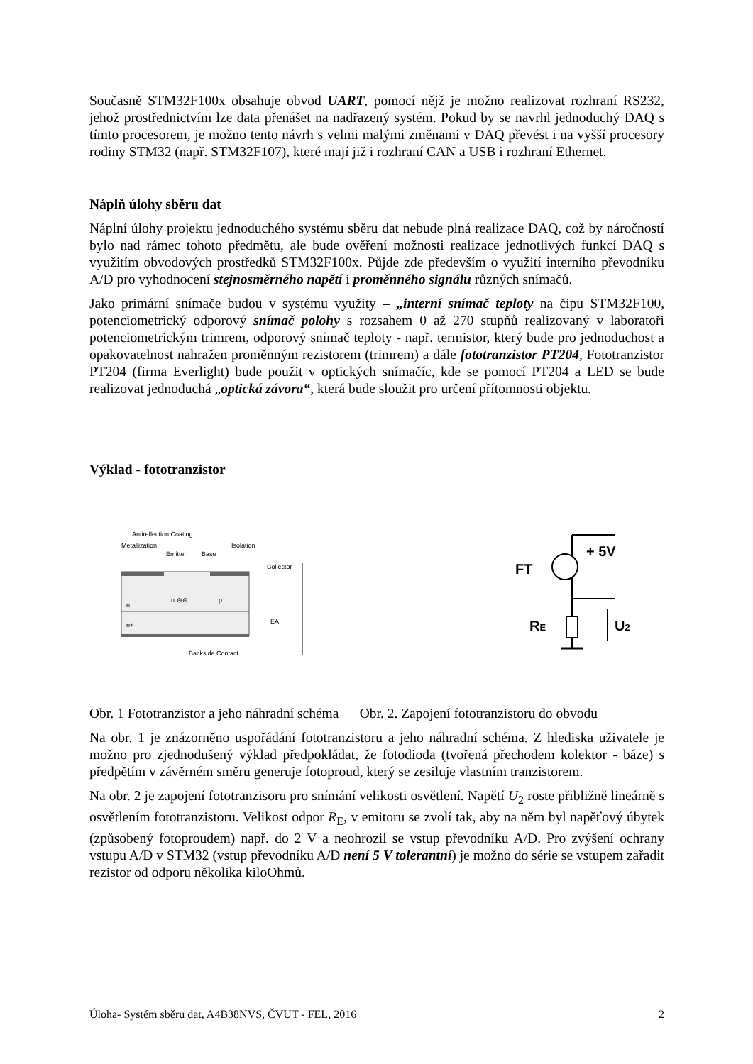Současně STM32F100x obsahuje obvod UART, pomocí nějž je možno realizovat rozhraní RS232, jehož prostřednictvím lze data přenášet na nadřazený systém. Pokud by se navrhl jednoduchý DAQ s tímto procesorem, je možno tento návrh s velmi malými změnami v DAQ převést i na vyšší procesory rodiny STM32 (např. STM32F107), které mají již i rozhraní CAN a USB i rozhraní Ethernet.
Náplň úlohy sběru dat
Náplní úlohy projektu jednoduchého systému sběru dat nebude plná realizace DAQ, což by náročností bylo nad rámec tohoto předmětu, ale bude ověření možnosti realizace jednotlivých funkcí DAQ s využitím obvodových prostředků STM32F100x. Půjde zde především o využití interního převodníku A/D pro vyhodnocení stejnosměrného napětí i proměnného signálu různých snímačů.
Jako primární snímače budou v systému využity – „interní snímač teploty na čipu STM32F100, potenciometrický odporový snímač polohy s rozsahem 0 až 270 stupňů realizovaný v laboratoři potenciometrickým trimrem, odporový snímač teploty - např. termistor, který bude pro jednoduchost a opakovatelnost nahražen proměnným rezistorem (trimrem) a dále fototranzistor PT204, Fototranzistor PT204 (firma Everlight) bude použit v optických snímačíc, kde se pomocí PT204 a LED se bude realizovat jednoduchá „optická závora“, která bude sloužit pro určení přítomnosti objektu.
Výklad - fototranzistor
Antireflection Coating
Metallization
Isolation
Emitter
Base
Collector
n ⊖⊕
p
n
n+
Backside Contact
EA
+ 5V
FT
RE
U2
Obr. 1 Fototranzistor a jeho náhradní schéma Obr. 2. Zapojení fototranzistoru do obvodu
Na obr. 1 je znázorněno uspořádání fototranzistoru a jeho náhradní schéma. Z hlediska uživatele je možno pro zjednodušený výklad předpokládat, že fotodioda (tvořená přechodem kolektor - báze) s předpětím v závěrném směru generuje fotoproud, který se zesiluje vlastním tranzistorem.
Na obr. 2 je zapojení fototranzisoru pro snímání velikosti osvětlení. Napětí U<sub>2</sub> roste přibližně lineárně s osvětlením fototranzistoru. Velikost odpor R<sub>E</sub>, v emitoru se zvolí tak, aby na něm byl napěťový úbytek (způsobený fotoproudem) např. do 2 V a neohrozil se vstup převodníku A/D. Pro zvýšení ochrany vstupu A/D v STM32 (vstup převodníku A/D není 5 V tolerantní) je možno do série se vstupem zařadit rezistor od odporu několika kiloOhmů.
Úloha- Systém sběru dat, A4B38NVS, ČVUT - FEL, 2016 2